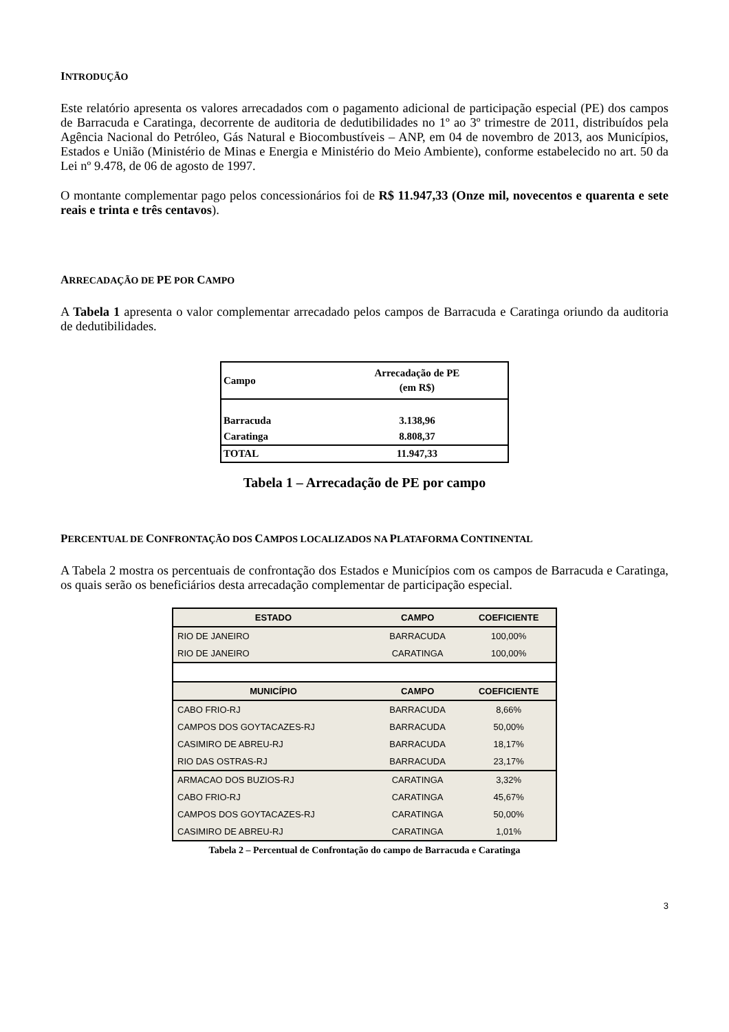INTRODUÇÃO
Este relatório apresenta os valores arrecadados com o pagamento adicional de participação especial (PE) dos campos de Barracuda e Caratinga, decorrente de auditoria de dedutibilidades no 1º ao 3º trimestre de 2011, distribuídos pela Agência Nacional do Petróleo, Gás Natural e Biocombustíveis – ANP, em 04 de novembro de 2013, aos Municípios, Estados e União (Ministério de Minas e Energia e Ministério do Meio Ambiente), conforme estabelecido no art. 50 da Lei nº 9.478, de 06 de agosto de 1997.
O montante complementar pago pelos concessionários foi de R$ 11.947,33 (Onze mil, novecentos e quarenta e sete reais e trinta e três centavos).
ARRECADAÇÃO DE PE POR CAMPO
A Tabela 1 apresenta o valor complementar arrecadado pelos campos de Barracuda e Caratinga oriundo da auditoria de dedutibilidades.
| Campo | Arrecadação de PE (em R$) |
| Barracuda | 3.138,96 |
| Caratinga | 8.808,37 |
| TOTAL | 11.947,33 |
Tabela 1 – Arrecadação de PE por campo
PERCENTUAL DE CONFRONTAÇÃO DOS CAMPOS LOCALIZADOS NA PLATAFORMA CONTINENTAL
A Tabela 2 mostra os percentuais de confrontação dos Estados e Municípios com os campos de Barracuda e Caratinga, os quais serão os beneficiários desta arrecadação complementar de participação especial.
| ESTADO | CAMPO | COEFICIENTE |
| --- | --- | --- |
| RIO DE JANEIRO | BARRACUDA | 100,00% |
| RIO DE JANEIRO | CARATINGA | 100,00% |
| MUNICÍPIO | CAMPO | COEFICIENTE |
| CABO FRIO-RJ | BARRACUDA | 8,66% |
| CAMPOS DOS GOYTACAZES-RJ | BARRACUDA | 50,00% |
| CASIMIRO DE ABREU-RJ | BARRACUDA | 18,17% |
| RIO DAS OSTRAS-RJ | BARRACUDA | 23,17% |
| ARMACAO DOS BUZIOS-RJ | CARATINGA | 3,32% |
| CABO FRIO-RJ | CARATINGA | 45,67% |
| CAMPOS DOS GOYTACAZES-RJ | CARATINGA | 50,00% |
| CASIMIRO DE ABREU-RJ | CARATINGA | 1,01% |
Tabela 2 – Percentual de Confrontação do campo de Barracuda e Caratinga
3